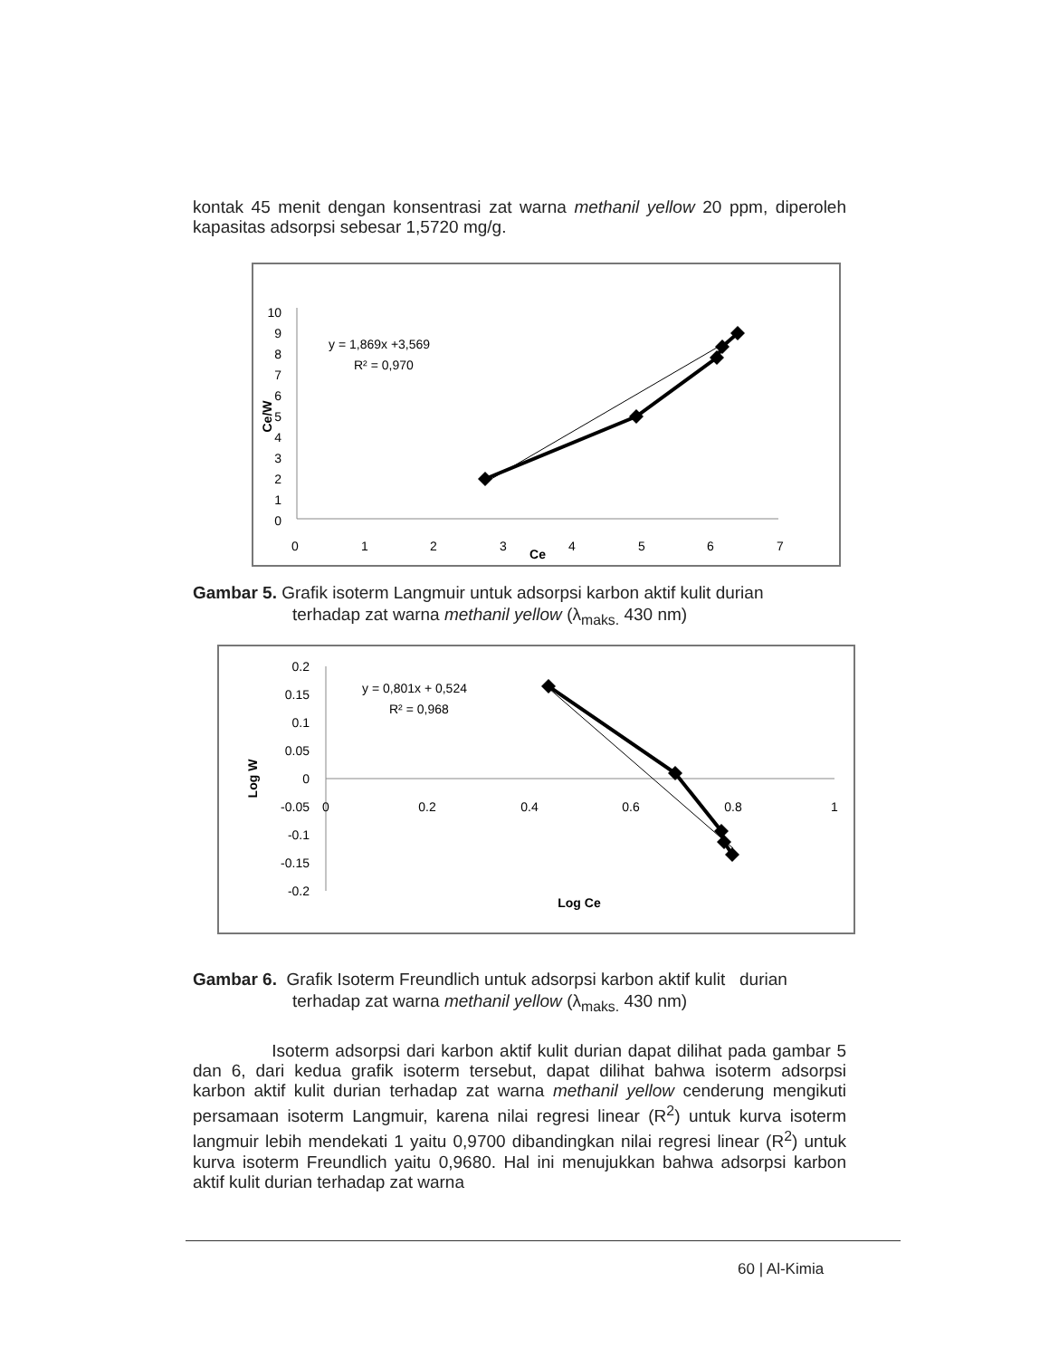kontak 45 menit dengan konsentrasi zat warna methanil yellow 20 ppm, diperoleh kapasitas adsorpsi sebesar 1,5720 mg/g.
0
1
2
3
4
5
6
7
8
9
10
0
1
2
3
4
5
6
7
Ce
Ce/W
y = 1,869x +3,569
R² = 0,970
Gambar 5. Grafik isoterm Langmuir untuk adsorpsi karbon aktif kulit durian
terhadap zat warna methanil yellow (λ<sub>maks.</sub> 430 nm)
0.2
0.15
0.1
0.05
0
-0.05
-0.1
-0.15
-0.2
0
0.2
0.4
0.6
0.8
1
Log Ce
Log W
y = 0,801x + 0,524
R² = 0,968
Gambar 6. Grafik Isoterm Freundlich untuk adsorpsi karbon aktif kulit durian
terhadap zat warna methanil yellow (λ<sub>maks.</sub> 430 nm)
Isoterm adsorpsi dari karbon aktif kulit durian dapat dilihat pada gambar 5 dan 6, dari kedua grafik isoterm tersebut, dapat dilihat bahwa isoterm adsorpsi karbon aktif kulit durian terhadap zat warna methanil yellow cenderung mengikuti persamaan isoterm Langmuir, karena nilai regresi linear (R<sup>2</sup>) untuk kurva isoterm langmuir lebih mendekati 1 yaitu 0,9700 dibandingkan nilai regresi linear (R<sup>2</sup>) untuk kurva isoterm Freundlich yaitu 0,9680. Hal ini menujukkan bahwa adsorpsi karbon aktif kulit durian terhadap zat warna
60 | Al-Kimia